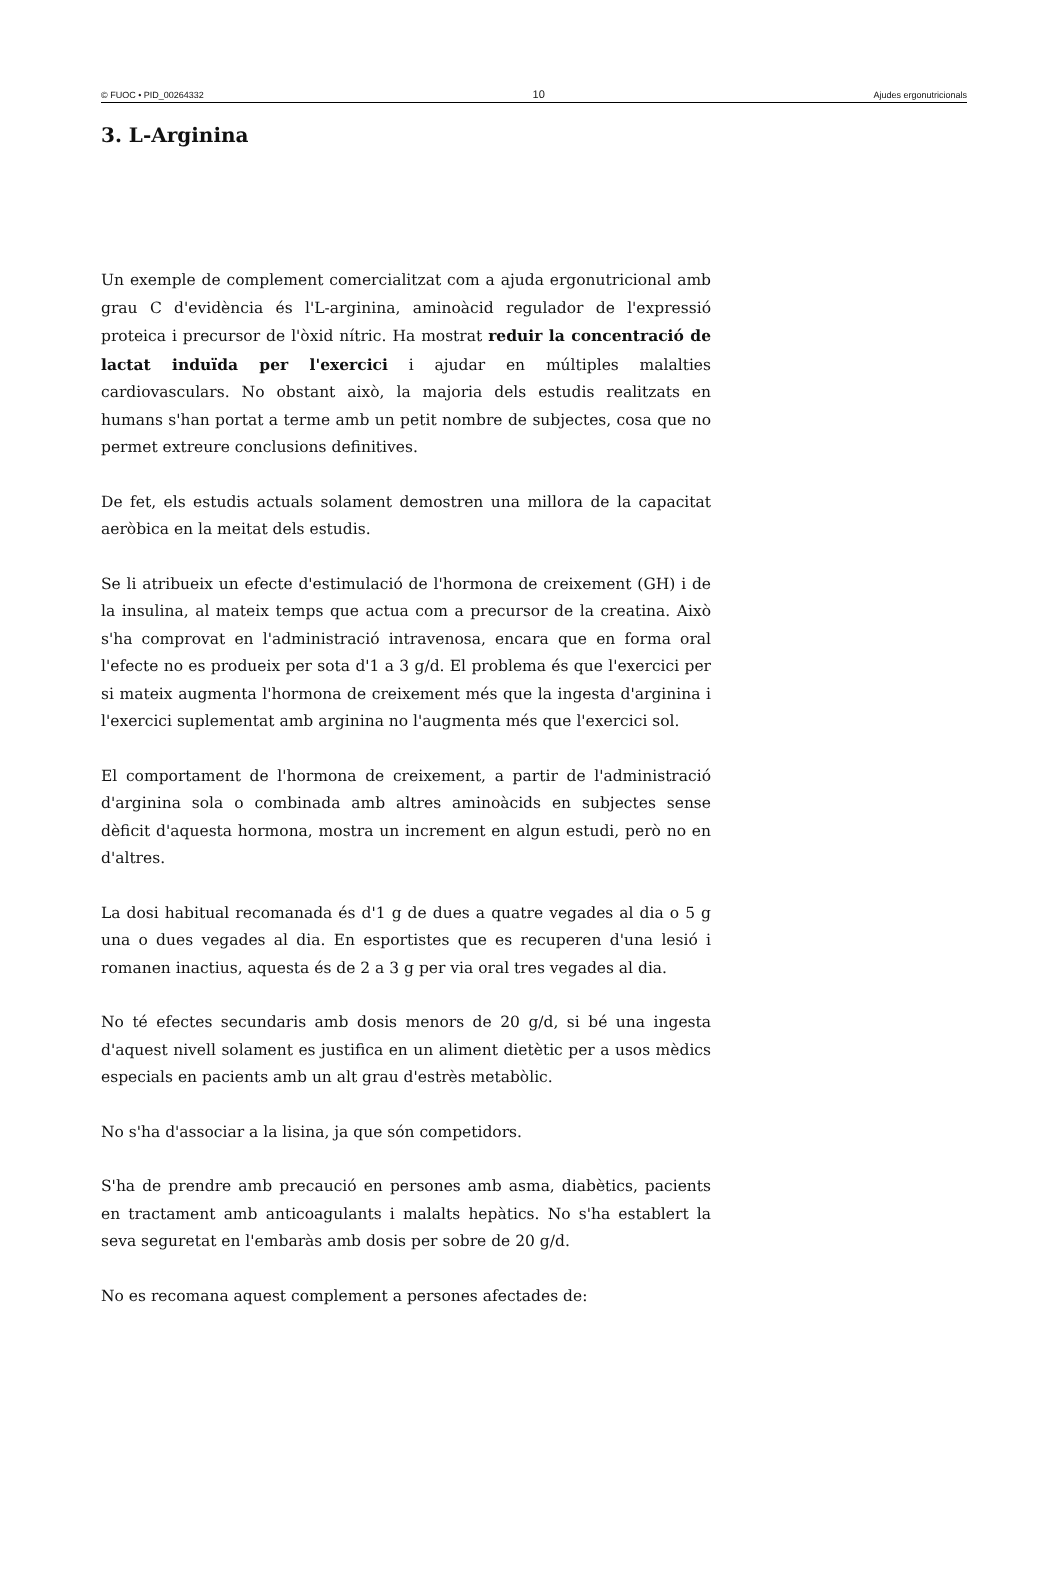© FUOC • PID_00264332 10 Ajudes ergonutricionals
3. L-Arginina
Un exemple de complement comercialitzat com a ajuda ergonutricional amb grau C d'evidència és l'L-arginina, aminoàcid regulador de l'expressió proteica i precursor de l'òxid nítric. Ha mostrat reduir la concentració de lactat induïda per l'exercici i ajudar en múltiples malalties cardiovasculars. No obstant això, la majoria dels estudis realitzats en humans s'han portat a terme amb un petit nombre de subjectes, cosa que no permet extreure conclusions definitives.
De fet, els estudis actuals solament demostren una millora de la capacitat aeròbica en la meitat dels estudis.
Se li atribueix un efecte d'estimulació de l'hormona de creixement (GH) i de la insulina, al mateix temps que actua com a precursor de la creatina. Això s'ha comprovat en l'administració intravenosa, encara que en forma oral l'efecte no es produeix per sota d'1 a 3 g/d. El problema és que l'exercici per si mateix augmenta l'hormona de creixement més que la ingesta d'arginina i l'exercici suplementat amb arginina no l'augmenta més que l'exercici sol.
El comportament de l'hormona de creixement, a partir de l'administració d'arginina sola o combinada amb altres aminoàcids en subjectes sense dèficit d'aquesta hormona, mostra un increment en algun estudi, però no en d'altres.
La dosi habitual recomanada és d'1 g de dues a quatre vegades al dia o 5 g una o dues vegades al dia. En esportistes que es recuperen d'una lesió i romanen inactius, aquesta és de 2 a 3 g per via oral tres vegades al dia.
No té efectes secundaris amb dosis menors de 20 g/d, si bé una ingesta d'aquest nivell solament es justifica en un aliment dietètic per a usos mèdics especials en pacients amb un alt grau d'estrès metabòlic.
No s'ha d'associar a la lisina, ja que són competidors.
S'ha de prendre amb precaució en persones amb asma, diabètics, pacients en tractament amb anticoagulants i malalts hepàtics. No s'ha establert la seva seguretat en l'embaràs amb dosis per sobre de 20 g/d.
No es recomana aquest complement a persones afectades de: